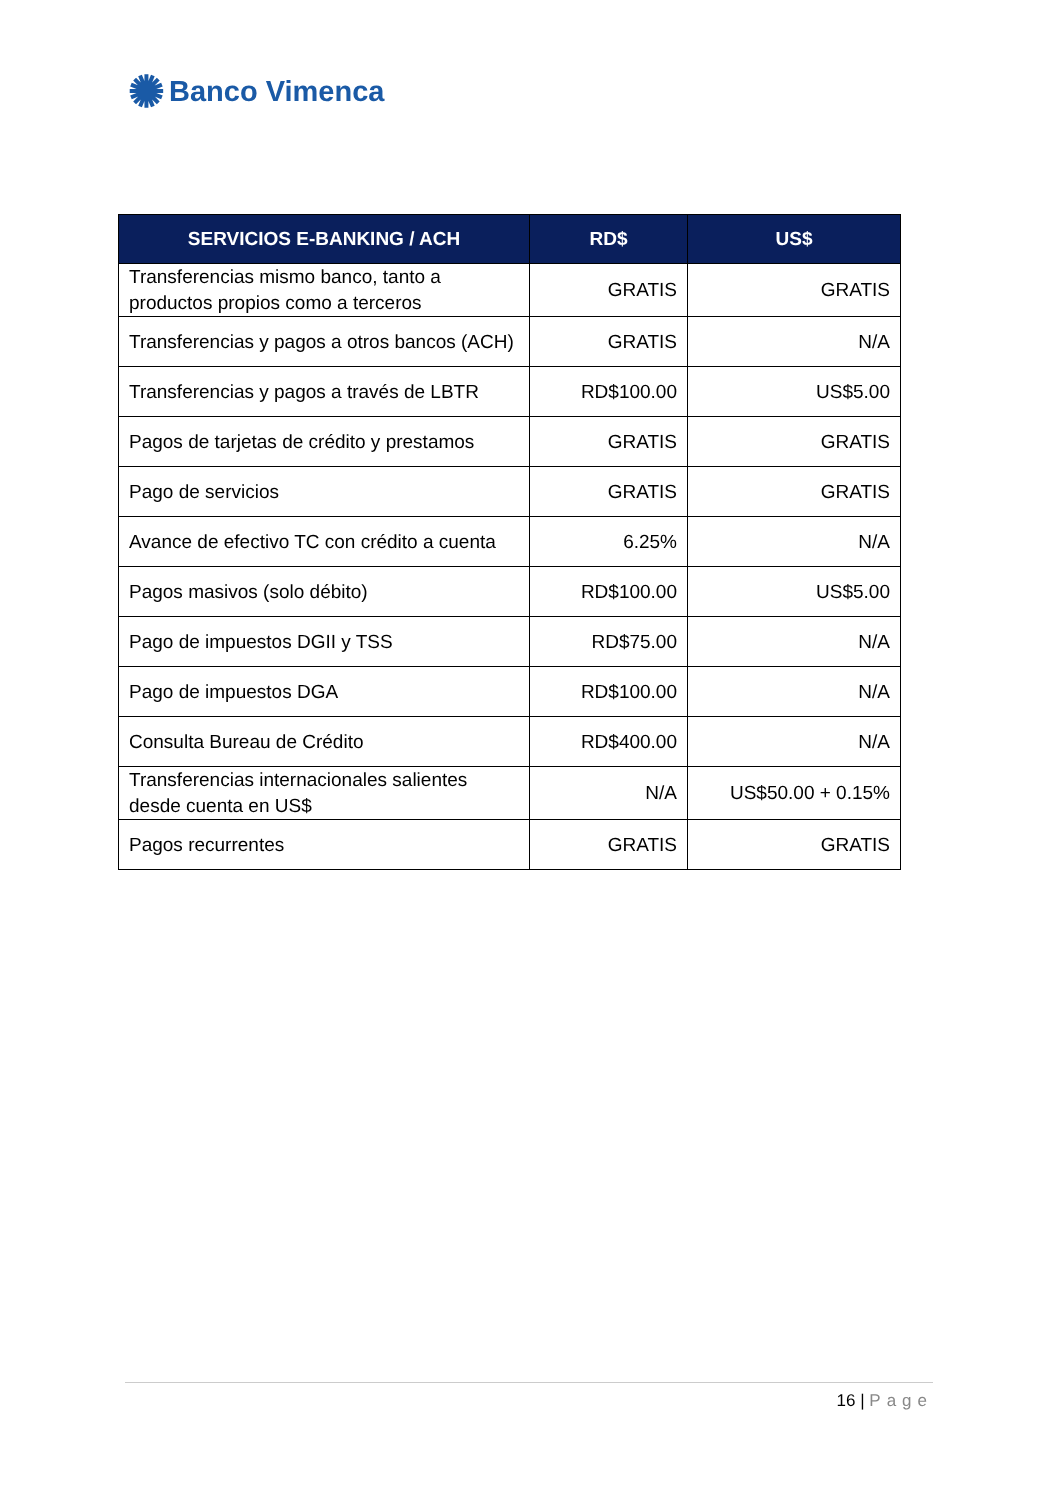✺ Banco Vimenca
| SERVICIOS E-BANKING / ACH | RD$ | US$ |
| --- | --- | --- |
| Transferencias mismo banco, tanto a productos propios como a terceros | GRATIS | GRATIS |
| Transferencias y pagos a otros bancos (ACH) | GRATIS | N/A |
| Transferencias y pagos a través de LBTR | RD$100.00 | US$5.00 |
| Pagos de tarjetas de crédito y prestamos | GRATIS | GRATIS |
| Pago de servicios | GRATIS | GRATIS |
| Avance de efectivo TC con crédito a cuenta | 6.25% | N/A |
| Pagos masivos (solo débito) | RD$100.00 | US$5.00 |
| Pago de impuestos DGII y TSS | RD$75.00 | N/A |
| Pago de impuestos DGA | RD$100.00 | N/A |
| Consulta Bureau de Crédito | RD$400.00 | N/A |
| Transferencias internacionales salientes desde cuenta en US$ | N/A | US$50.00 + 0.15% |
| Pagos recurrentes | GRATIS | GRATIS |
16 | Page